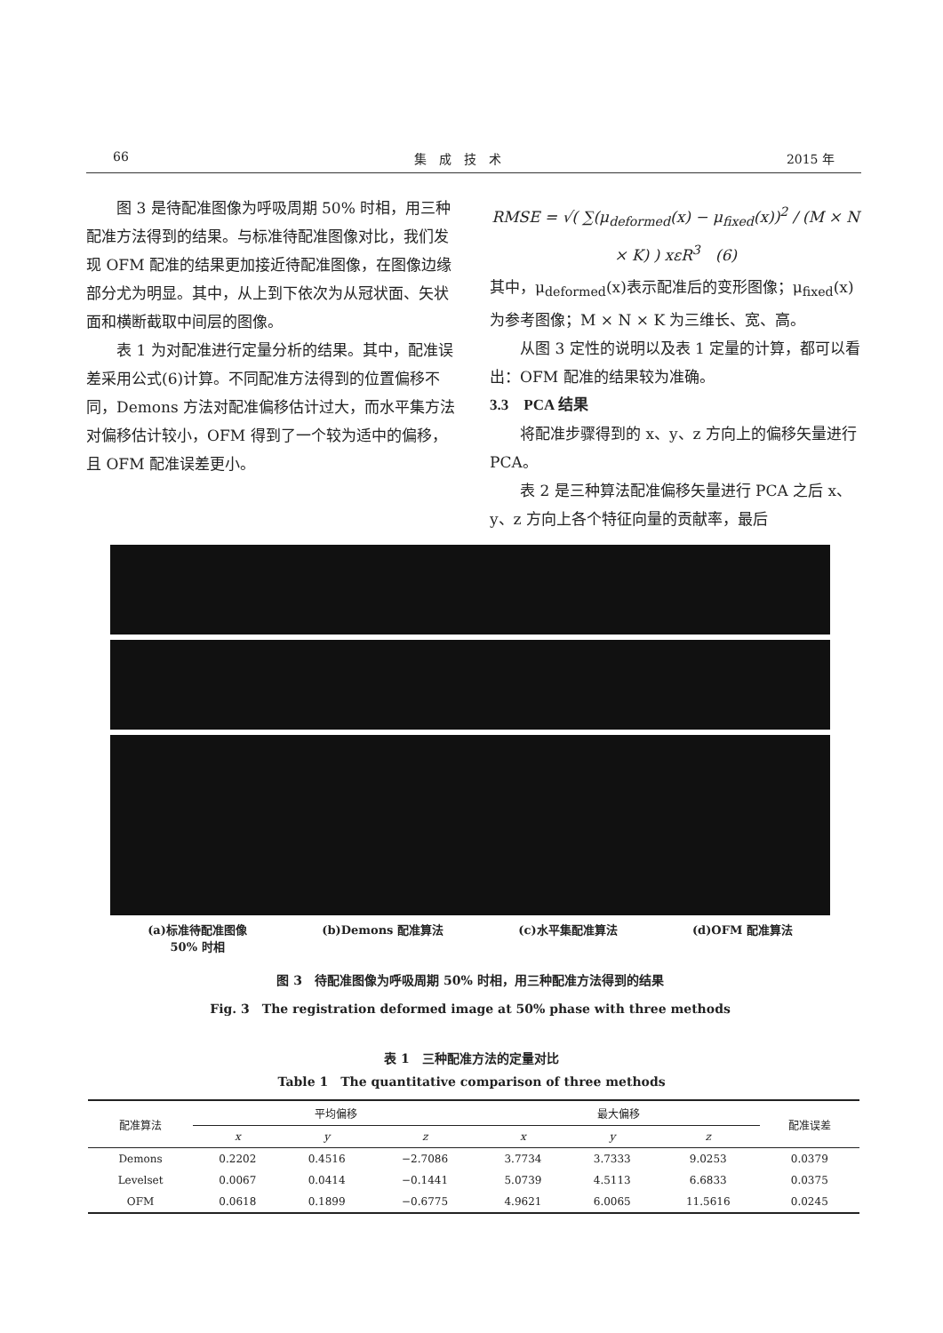66 集　成　技　术 2015 年
图 3 是待配准图像为呼吸周期 50% 时相，用三种配准方法得到的结果。与标准待配准图像对比，我们发现 OFM 配准的结果更加接近待配准图像，在图像边缘部分尤为明显。其中，从上到下依次为从冠状面、矢状面和横断截取中间层的图像。
表 1 为对配准进行定量分析的结果。其中，配准误差采用公式(6)计算。不同配准方法得到的位置偏移不同，Demons 方法对配准偏移估计过大，而水平集方法对偏移估计较小，OFM 得到了一个较为适中的偏移，且 OFM 配准误差更小。
RMSE = √( ∑(μ<sub>deformed</sub>(x) − μ<sub>fixed</sub>(x))<sup>2</sup> / (M × N × K) ) xεR<sup>3</sup>　(6)
其中，μ<sub>deformed</sub>(x)表示配准后的变形图像；μ<sub>fixed</sub>(x)为参考图像；M × N × K 为三维长、宽、高。
从图 3 定性的说明以及表 1 定量的计算，都可以看出：OFM 配准的结果较为准确。
3.3　PCA 结果
将配准步骤得到的 x、y、z 方向上的偏移矢量进行 PCA。
表 2 是三种算法配准偏移矢量进行 PCA 之后 x、y、z 方向上各个特征向量的贡献率，最后
(a)标准待配准图像
50% 时相 (b)Demons 配准算法 (c)水平集配准算法 (d)OFM 配准算法
图 3　待配准图像为呼吸周期 50% 时相，用三种配准方法得到的结果
Fig. 3　The registration deformed image at 50% phase with three methods
表 1　三种配准方法的定量对比
Table 1　The quantitative comparison of three methods
| 配准算法 | 平均偏移 | | | 最大偏移 | | | 配准误差 |
| --- | --- | --- | --- | --- | --- | --- | --- |
| | x | y | z | x | y | z | |
| Demons | 0.2202 | 0.4516 | −2.7086 | 3.7734 | 3.7333 | 9.0253 | 0.0379 |
| Levelset | 0.0067 | 0.0414 | −0.1441 | 5.0739 | 4.5113 | 6.6833 | 0.0375 |
| OFM | 0.0618 | 0.1899 | −0.6775 | 4.9621 | 6.0065 | 11.5616 | 0.0245 |